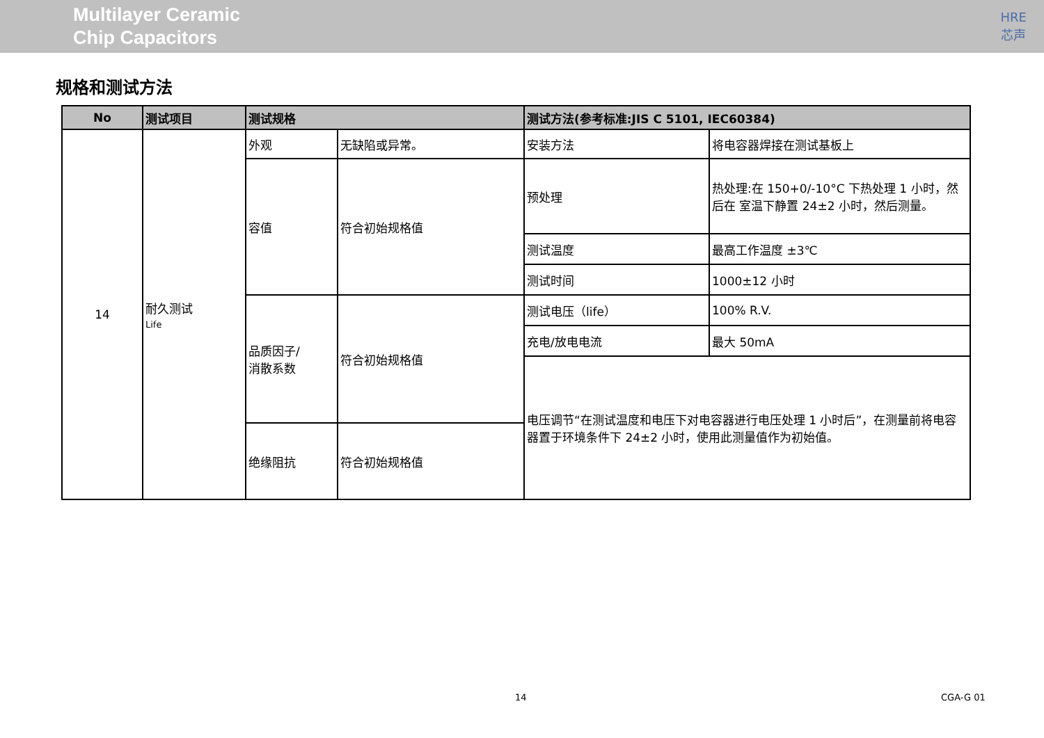Multilayer Ceramic
Chip Capacitors
HRE
芯声
规格和测试方法
| No | 测试项目 | 测试规格 | | 测试方法(参考标准:JIS C 5101, IEC60384) | |
| --- | --- | --- | --- | --- | --- |
| 14 | 耐久测试 Life | 外观 | 无缺陷或异常。 | 安装方法 | 将电容器焊接在测试基板上 |
| | | 容值 | 符合初始规格值 | 预处理 | 热处理:在 150+0/-10°C 下热处理 1 小时，然后在 室温下静置 24±2 小时，然后测量。 |
| | | | | 测试温度 | 最高工作温度 ±3℃ |
| | | | | 测试时间 | 1000±12 小时 |
| | | 品质因子/ 消散系数 | 符合初始规格值 | 测试电压（life） | 100% R.V. |
| | | | | 充电/放电电流 | 最大 50mA |
| | | | | 电压调节“在测试温度和电压下对电容器进行电压处理 1 小时后”，在测量前将电容器置于环境条件下 24±2 小时，使用此测量值作为初始值。 | |
| | | 绝缘阻抗 | 符合初始规格值 | | |
14 CGA-G 01